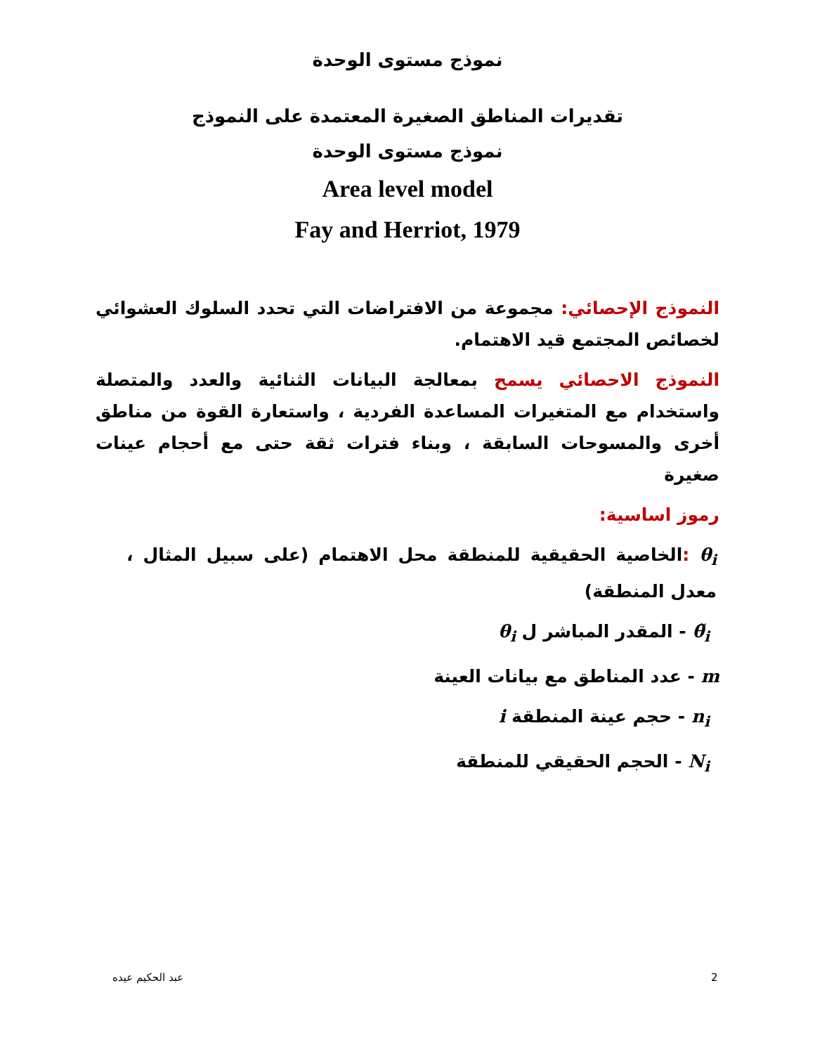نموذج مستوى الوحدة
تقديرات المناطق الصغيرة المعتمدة على النموذج
نموذج مستوى الوحدة
Area level model
Fay and Herriot, 1979
النموذج الإحصائي: مجموعة من الافتراضات التي تحدد السلوك العشوائي لخصائص المجتمع قيد الاهتمام.
النموذج الاحصائي يسمح بمعالجة البيانات الثنائية والعدد والمتصلة واستخدام مع المتغيرات المساعدة الفردية ، واستعارة القوة من مناطق أخرى والمسوحات السابقة ، وبناء فترات ثقة حتى مع أحجام عينات صغيرة
رموز اساسية:
θ<sub>i</sub> : الخاصية الحقيقية للمنطقة محل الاهتمام (على سبيل المثال ، معدل المنطقة)
θ̃<sub>i</sub> - المقدر المباشر ل θ<sub>i</sub>
m - عدد المناطق مع بيانات العينة
n<sub>i</sub> - حجم عينة المنطقة i
N<sub>i</sub> - الحجم الحقيقي للمنطقة
2 عبد الحكيم عيده